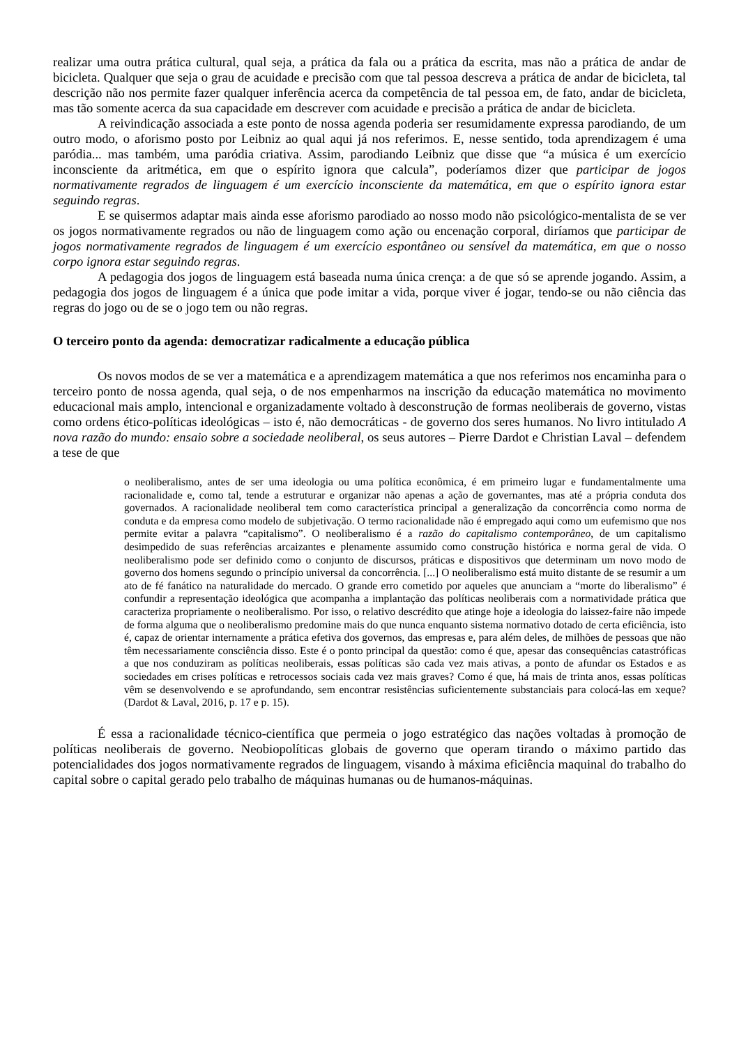realizar uma outra prática cultural, qual seja, a prática da fala ou a prática da escrita, mas não a prática de andar de bicicleta. Qualquer que seja o grau de acuidade e precisão com que tal pessoa descreva a prática de andar de bicicleta, tal descrição não nos permite fazer qualquer inferência acerca da competência de tal pessoa em, de fato, andar de bicicleta, mas tão somente acerca da sua capacidade em descrever com acuidade e precisão a prática de andar de bicicleta.
A reivindicação associada a este ponto de nossa agenda poderia ser resumidamente expressa parodiando, de um outro modo, o aforismo posto por Leibniz ao qual aqui já nos referimos. E, nesse sentido, toda aprendizagem é uma paródia... mas também, uma paródia criativa. Assim, parodiando Leibniz que disse que “a música é um exercício inconsciente da aritmética, em que o espírito ignora que calcula”, poderíamos dizer que participar de jogos normativamente regrados de linguagem é um exercício inconsciente da matemática, em que o espírito ignora estar seguindo regras.
E se quisermos adaptar mais ainda esse aforismo parodiado ao nosso modo não psicológico-mentalista de se ver os jogos normativamente regrados ou não de linguagem como ação ou encenação corporal, diríamos que participar de jogos normativamente regrados de linguagem é um exercício espontâneo ou sensível da matemática, em que o nosso corpo ignora estar seguindo regras.
A pedagogia dos jogos de linguagem está baseada numa única crença: a de que só se aprende jogando. Assim, a pedagogia dos jogos de linguagem é a única que pode imitar a vida, porque viver é jogar, tendo-se ou não ciência das regras do jogo ou de se o jogo tem ou não regras.
O terceiro ponto da agenda: democratizar radicalmente a educação pública
Os novos modos de se ver a matemática e a aprendizagem matemática a que nos referimos nos encaminha para o terceiro ponto de nossa agenda, qual seja, o de nos empenharmos na inscrição da educação matemática no movimento educacional mais amplo, intencional e organizadamente voltado à desconstrução de formas neoliberais de governo, vistas como ordens ético-políticas ideológicas – isto é, não democráticas - de governo dos seres humanos. No livro intitulado A nova razão do mundo: ensaio sobre a sociedade neoliberal, os seus autores – Pierre Dardot e Christian Laval – defendem a tese de que
o neoliberalismo, antes de ser uma ideologia ou uma política econômica, é em primeiro lugar e fundamentalmente uma racionalidade e, como tal, tende a estruturar e organizar não apenas a ação de governantes, mas até a própria conduta dos governados. A racionalidade neoliberal tem como característica principal a generalização da concorrência como norma de conduta e da empresa como modelo de subjetivação. O termo racionalidade não é empregado aqui como um eufemismo que nos permite evitar a palavra “capitalismo”. O neoliberalismo é a razão do capitalismo contemporâneo, de um capitalismo desimpedido de suas referências arcaizantes e plenamente assumido como construção histórica e norma geral de vida. O neoliberalismo pode ser definido como o conjunto de discursos, práticas e dispositivos que determinam um novo modo de governo dos homens segundo o princípio universal da concorrência. [...] O neoliberalismo está muito distante de se resumir a um ato de fé fanático na naturalidade do mercado. O grande erro cometido por aqueles que anunciam a “morte do liberalismo” é confundir a representação ideológica que acompanha a implantação das políticas neoliberais com a normatividade prática que caracteriza propriamente o neoliberalismo. Por isso, o relativo descrédito que atinge hoje a ideologia do laissez-faire não impede de forma alguma que o neoliberalismo predomine mais do que nunca enquanto sistema normativo dotado de certa eficiência, isto é, capaz de orientar internamente a prática efetiva dos governos, das empresas e, para além deles, de milhões de pessoas que não têm necessariamente consciência disso. Este é o ponto principal da questão: como é que, apesar das consequências catastróficas a que nos conduziram as políticas neoliberais, essas políticas são cada vez mais ativas, a ponto de afundar os Estados e as sociedades em crises políticas e retrocessos sociais cada vez mais graves? Como é que, há mais de trinta anos, essas políticas vêm se desenvolvendo e se aprofundando, sem encontrar resistências suficientemente substanciais para colocá-las em xeque? (Dardot & Laval, 2016, p. 17 e p. 15).
É essa a racionalidade técnico-científica que permeia o jogo estratégico das nações voltadas à promoção de políticas neoliberais de governo. Neobiopolíticas globais de governo que operam tirando o máximo partido das potencialidades dos jogos normativamente regrados de linguagem, visando à máxima eficiência maquinal do trabalho do capital sobre o capital gerado pelo trabalho de máquinas humanas ou de humanos-máquinas.